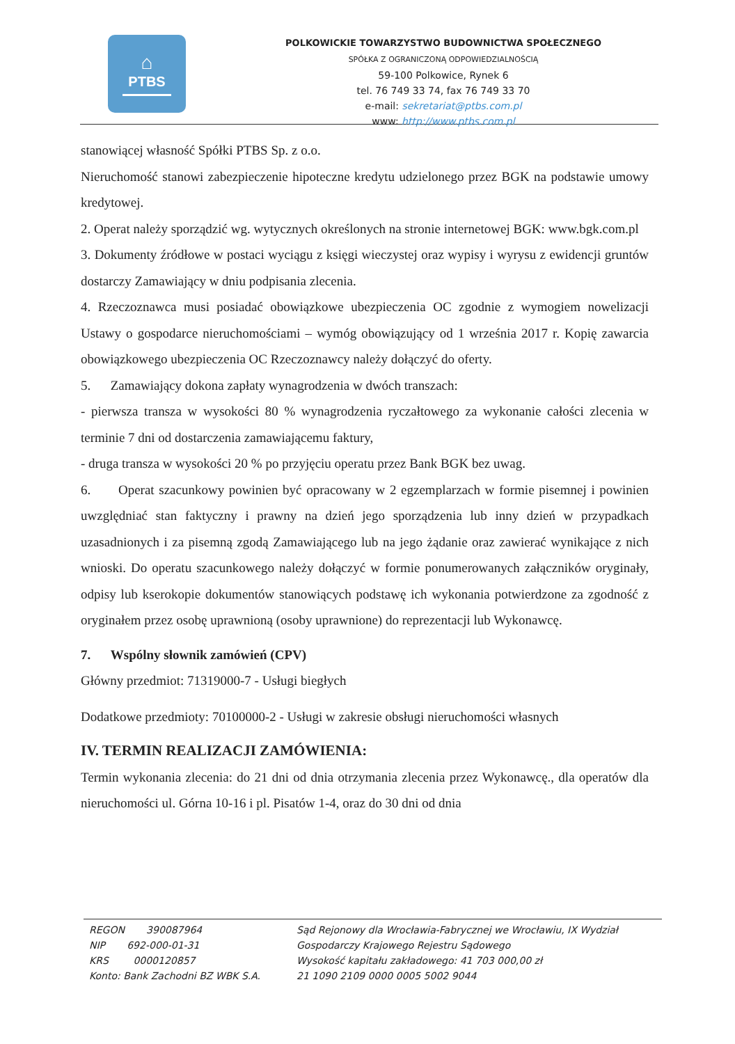⌂
PTBS
POLKOWICKIE TOWARZYSTWO BUDOWNICTWA SPOŁECZNEGO
SPÓŁKA Z OGRANICZONĄ ODPOWIEDZIALNOŚCIĄ
59-100 Polkowice, Rynek 6
tel. 76 749 33 74, fax 76 749 33 70
e-mail: sekretariat@ptbs.com.pl
www: http://www.ptbs.com.pl
stanowiącej własność Spółki PTBS Sp. z o.o.
Nieruchomość stanowi zabezpieczenie hipoteczne kredytu udzielonego przez BGK na podstawie umowy kredytowej.
2. Operat należy sporządzić wg. wytycznych określonych na stronie internetowej BGK: www.bgk.com.pl
3. Dokumenty źródłowe w postaci wyciągu z księgi wieczystej oraz wypisy i wyrysu z ewidencji gruntów dostarczy Zamawiający w dniu podpisania zlecenia.
4. Rzeczoznawca musi posiadać obowiązkowe ubezpieczenia OC zgodnie z wymogiem nowelizacji Ustawy o gospodarce nieruchomościami – wymóg obowiązujący od 1 września 2017 r. Kopię zawarcia obowiązkowego ubezpieczenia OC Rzeczoznawcy należy dołączyć do oferty.
5. Zamawiający dokona zapłaty wynagrodzenia w dwóch transzach:
- pierwsza transza w wysokości 80 % wynagrodzenia ryczałtowego za wykonanie całości zlecenia w terminie 7 dni od dostarczenia zamawiającemu faktury,
- druga transza w wysokości 20 % po przyjęciu operatu przez Bank BGK bez uwag.
6. Operat szacunkowy powinien być opracowany w 2 egzemplarzach w formie pisemnej i powinien uwzględniać stan faktyczny i prawny na dzień jego sporządzenia lub inny dzień w przypadkach uzasadnionych i za pisemną zgodą Zamawiającego lub na jego żądanie oraz zawierać wynikające z nich wnioski. Do operatu szacunkowego należy dołączyć w formie ponumerowanych załączników oryginały, odpisy lub kserokopie dokumentów stanowiących podstawę ich wykonania potwierdzone za zgodność z oryginałem przez osobę uprawnioną (osoby uprawnione) do reprezentacji lub Wykonawcę.
7. Wspólny słownik zamówień (CPV)
Główny przedmiot: 71319000-7 - Usługi biegłych
Dodatkowe przedmioty: 70100000-2 - Usługi w zakresie obsługi nieruchomości własnych
IV. TERMIN REALIZACJI ZAMÓWIENIA:
Termin wykonania zlecenia: do 21 dni od dnia otrzymania zlecenia przez Wykonawcę., dla operatów dla nieruchomości ul. Górna 10-16 i pl. Pisatów 1-4, oraz do 30 dni od dnia
REGON 390087964
NIP 692-000-01-31
KRS 0000120857
Konto: Bank Zachodni BZ WBK S.A.
Sąd Rejonowy dla Wrocławia-Fabrycznej we Wrocławiu, IX Wydział
Gospodarczy Krajowego Rejestru Sądowego
Wysokość kapitału zakładowego: 41 703 000,00 zł
21 1090 2109 0000 0005 5002 9044